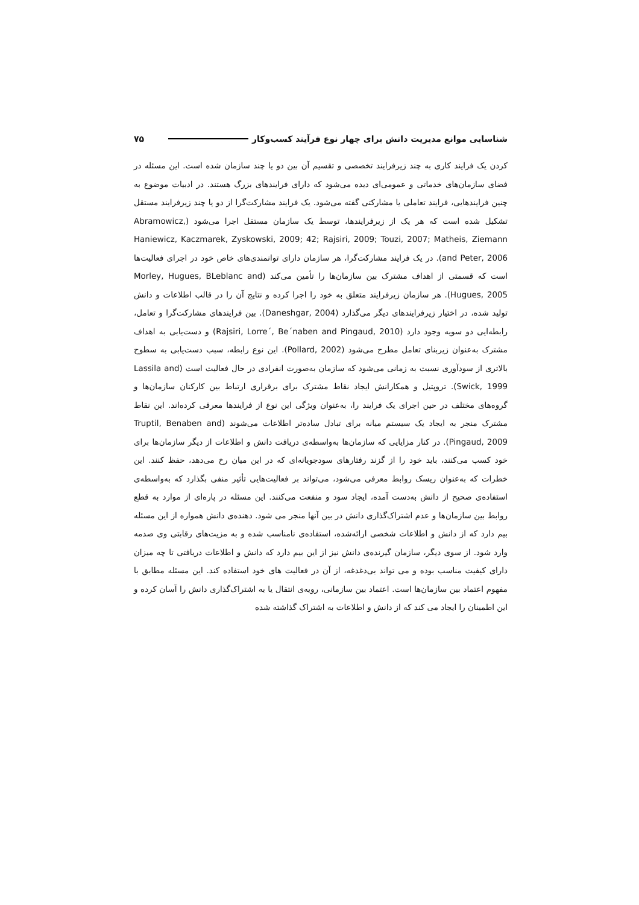شناسایی موانع مدیریت دانش برای چهار نوع فرآیند کسب‌وکار ۷۵
کردن یک فرایند کاری به چند زیرفرایند تخصصی و تقسیم آن بین دو یا چند سازمان شده است. این مسئله در فضای سازمان‌های خدماتی و عمومی‌ای دیده می‌شود که دارای فرایندهای بزرگ هستند. در ادبیات موضوع به چنین فرایندهایی، فرایند تعاملی یا مشارکتی گفته می‌شود. یک فرایند مشارکت‌گرا از دو یا چند زیرفرایند مستقل تشکیل شده است که هر یک از زیرفرایندها، توسط یک سازمان مستقل اجرا می‌شود (Abramowicz, Haniewicz, Kaczmarek, Zyskowski, 2009; 42; Rajsiri, 2009; Touzi, 2007; Matheis, Ziemann and Peter, 2006). در یک فرایند مشارکت‌گرا، هر سازمان دارای توانمندی‌های خاص خود در اجرای فعالیت‌ها است که قسمتی از اهداف مشترک بین سازمان‌ها را تأمین می‌کند (Morley, Hugues, BLeblanc and Hugues, 2005). هر سازمان زیرفرایند متعلق به خود را اجرا کرده و نتایج آن را در قالب اطلاعات و دانش تولید شده، در اختیار زیرفرایندهای دیگر می‌گذارد (Daneshgar, 2004). بین فرایندهای مشارکت‌گرا و تعامل، رابطه‌ایی دو سویه وجود دارد (Rajsiri, Lorre´, Be´naben and Pingaud, 2010) و دست‌یابی به اهداف مشترک به‌عنوان زیربنای تعامل مطرح می‌شود (Pollard, 2002). این نوع رابطه، سبب دست‌یابی به سطوح بالاتری از سودآوری نسبت به زمانی می‌شود که سازمان به‌صورت انفرادی در حال فعالیت است (Lassila and Swick, 1999). تروپتیل و همکارانش ایجاد نقاط مشترک برای برقراری ارتباط بین کارکنان سازمان‌ها و گروه‌های مختلف در حین اجرای یک فرایند را، به‌عنوان ویژگی این نوع از فرایندها معرفی کرده‌اند. این نقاط مشترک منجر به ایجاد یک سیستم میانه برای تبادل ساده‌تر اطلاعات می‌شوند (Truptil, Benaben and Pingaud, 2009). در کنار مزایایی که سازمان‌ها به‌واسطه‌ی دریافت دانش و اطلاعات از دیگر سازمان‌ها برای خود کسب می‌کنند، باید خود را از گزند رفتارهای سودجویانه‌ای که در این میان رخ می‌دهد، حفظ کنند. این خطرات که به‌عنوان ریسک روابط معرفی می‌شود، می‌تواند بر فعالیت‌هایی تأثیر منفی بگذارد که به‌واسطه‌ی استفاده‌ی صحیح از دانش به‌دست آمده، ایجاد سود و منفعت می‌کنند. این مسئله در پاره‌ای از موارد به قطع روابط بین سازمان‌ها و عدم اشتراک‌گذاری دانش در بین آنها منجر می شود. دهنده‌ی دانش همواره از این مسئله بیم دارد که از دانش و اطلاعات شخصی ارائه‌شده، استفاده‌ی نامناسب شده و به مزیت‌های رقابتی وی صدمه وارد شود. از سوی دیگر، سازمان گیرنده‌ی دانش نیز از این بیم دارد که دانش و اطلاعات دریافتی تا چه میزان دارای کیفیت مناسب بوده و می تواند بی‌دغدغه، از آن در فعالیت های خود استفاده کند. این مسئله مطابق با مفهوم اعتماد بین سازمان‌ها است. اعتماد بین سازمانی، رویه‌ی انتقال یا به اشتراک‌گذاری دانش را آسان کرده و این اطمینان را ایجاد می کند که از دانش و اطلاعات به اشتراک گذاشته شده